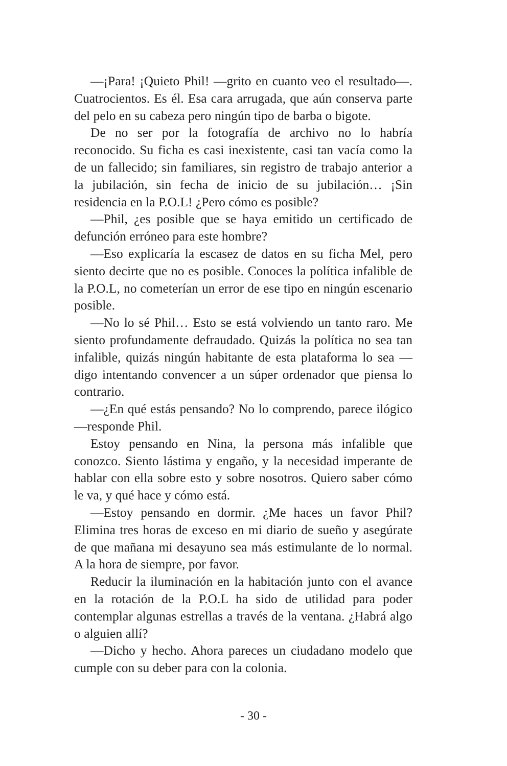—¡Para! ¡Quieto Phil! —grito en cuanto veo el resultado—. Cuatrocientos. Es él. Esa cara arrugada, que aún conserva parte del pelo en su cabeza pero ningún tipo de barba o bigote.
De no ser por la fotografía de archivo no lo habría reconocido. Su ficha es casi inexistente, casi tan vacía como la de un fallecido; sin familiares, sin registro de trabajo anterior a la jubilación, sin fecha de inicio de su jubilación… ¡Sin residencia en la P.O.L! ¿Pero cómo es posible?
—Phil, ¿es posible que se haya emitido un certificado de defunción erróneo para este hombre?
—Eso explicaría la escasez de datos en su ficha Mel, pero siento decirte que no es posible. Conoces la política infalible de la P.O.L, no cometerían un error de ese tipo en ningún escenario posible.
—No lo sé Phil… Esto se está volviendo un tanto raro. Me siento profundamente defraudado. Quizás la política no sea tan infalible, quizás ningún habitante de esta plataforma lo sea —digo intentando convencer a un súper ordenador que piensa lo contrario.
—¿En qué estás pensando? No lo comprendo, parece ilógico —responde Phil.
Estoy pensando en Nina, la persona más infalible que conozco. Siento lástima y engaño, y la necesidad imperante de hablar con ella sobre esto y sobre nosotros. Quiero saber cómo le va, y qué hace y cómo está.
—Estoy pensando en dormir. ¿Me haces un favor Phil? Elimina tres horas de exceso en mi diario de sueño y asegúrate de que mañana mi desayuno sea más estimulante de lo normal. A la hora de siempre, por favor.
Reducir la iluminación en la habitación junto con el avance en la rotación de la P.O.L ha sido de utilidad para poder contemplar algunas estrellas a través de la ventana. ¿Habrá algo o alguien allí?
—Dicho y hecho. Ahora pareces un ciudadano modelo que cumple con su deber para con la colonia.
- 30 -